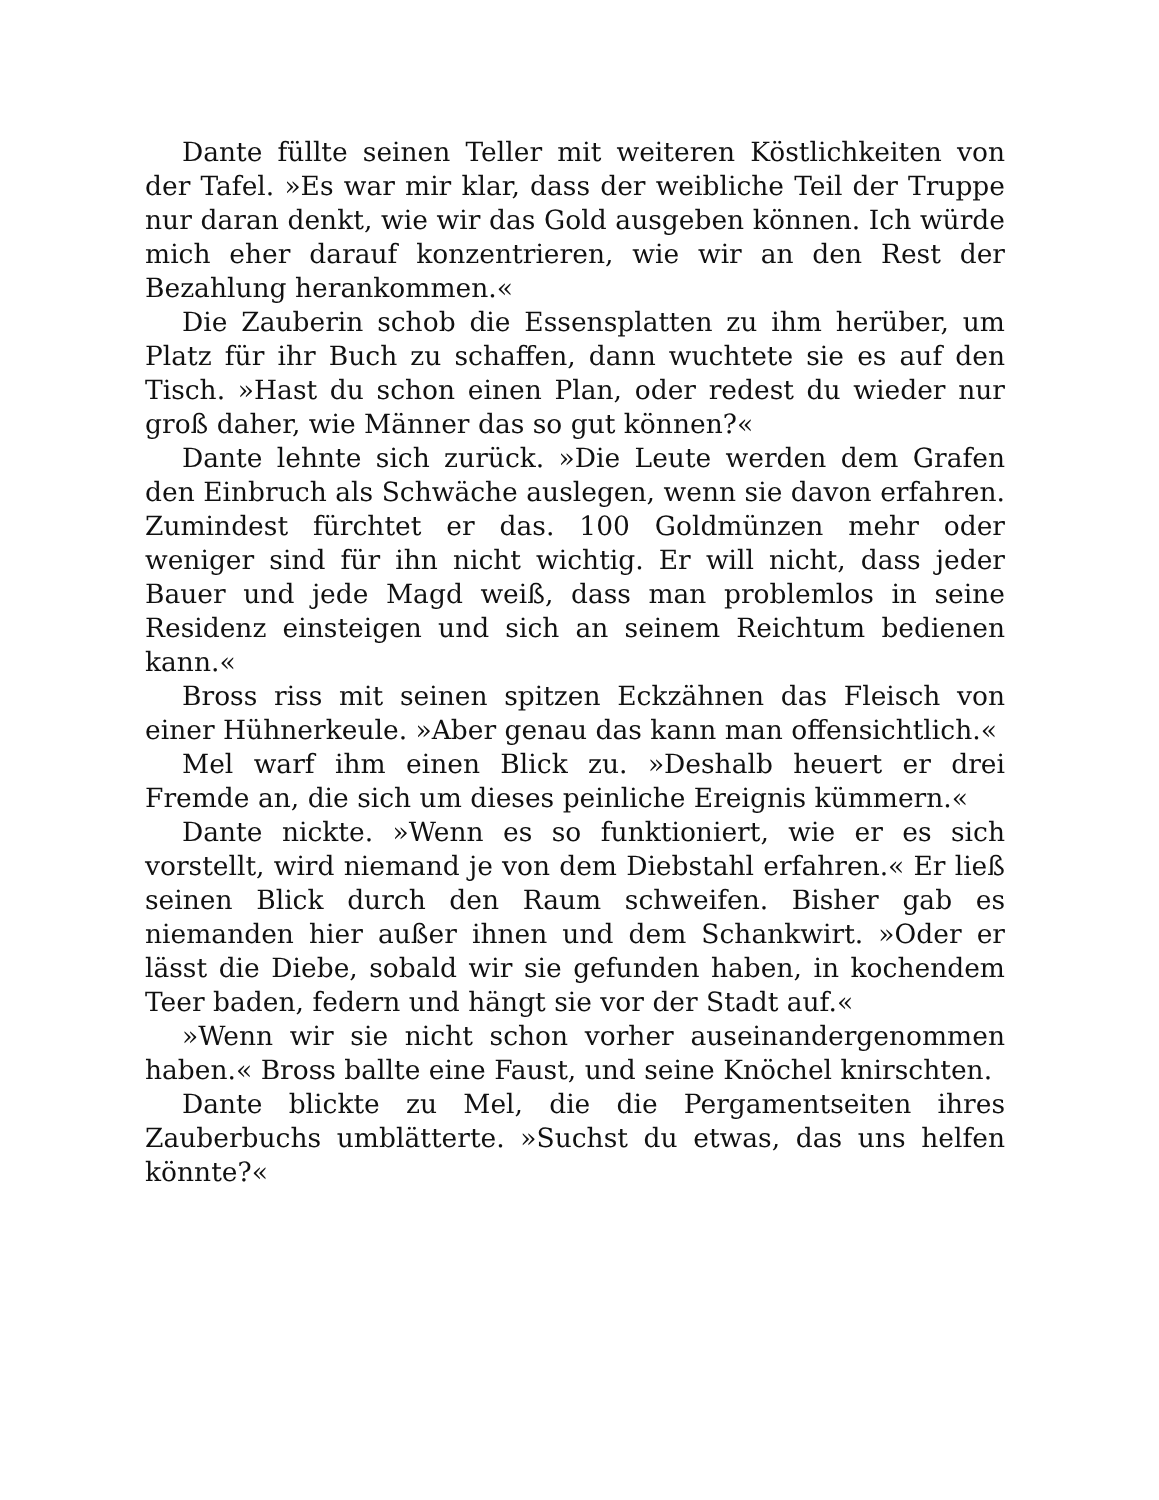Dante füllte seinen Teller mit weiteren Köstlichkeiten von der Tafel. »Es war mir klar, dass der weibliche Teil der Truppe nur daran denkt, wie wir das Gold ausgeben können. Ich würde mich eher darauf konzentrieren, wie wir an den Rest der Bezahlung herankommen.«
Die Zauberin schob die Essensplatten zu ihm herüber, um Platz für ihr Buch zu schaffen, dann wuchtete sie es auf den Tisch. »Hast du schon einen Plan, oder redest du wieder nur groß daher, wie Männer das so gut können?«
Dante lehnte sich zurück. »Die Leute werden dem Grafen den Einbruch als Schwäche auslegen, wenn sie davon erfahren. Zumindest fürchtet er das. 100 Goldmünzen mehr oder weniger sind für ihn nicht wichtig. Er will nicht, dass jeder Bauer und jede Magd weiß, dass man problemlos in seine Residenz einsteigen und sich an seinem Reichtum bedienen kann.«
Bross riss mit seinen spitzen Eckzähnen das Fleisch von einer Hühnerkeule. »Aber genau das kann man offensichtlich.«
Mel warf ihm einen Blick zu. »Deshalb heuert er drei Fremde an, die sich um dieses peinliche Ereignis kümmern.«
Dante nickte. »Wenn es so funktioniert, wie er es sich vorstellt, wird niemand je von dem Diebstahl erfahren.« Er ließ seinen Blick durch den Raum schweifen. Bisher gab es niemanden hier außer ihnen und dem Schankwirt. »Oder er lässt die Diebe, sobald wir sie gefunden haben, in kochendem Teer baden, federn und hängt sie vor der Stadt auf.«
»Wenn wir sie nicht schon vorher auseinandergenommen haben.« Bross ballte eine Faust, und seine Knöchel knirschten.
Dante blickte zu Mel, die die Pergamentseiten ihres Zauberbuchs umblätterte. »Suchst du etwas, das uns helfen könnte?«